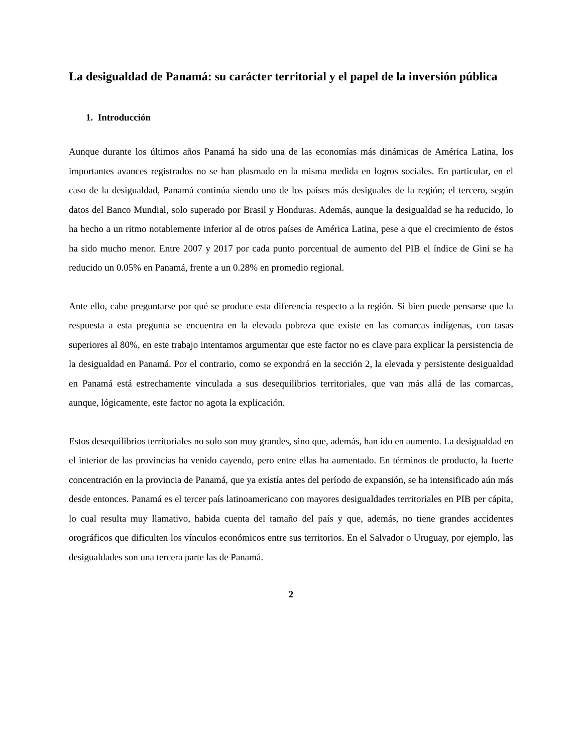La desigualdad de Panamá: su carácter territorial y el papel de la inversión pública
1. Introducción
Aunque durante los últimos años Panamá ha sido una de las economías más dinámicas de América Latina, los importantes avances registrados no se han plasmado en la misma medida en logros sociales. En particular, en el caso de la desigualdad, Panamá continúa siendo uno de los países más desiguales de la región; el tercero, según datos del Banco Mundial, solo superado por Brasil y Honduras. Además, aunque la desigualdad se ha reducido, lo ha hecho a un ritmo notablemente inferior al de otros países de América Latina, pese a que el crecimiento de éstos ha sido mucho menor. Entre 2007 y 2017 por cada punto porcentual de aumento del PIB el índice de Gini se ha reducido un 0.05% en Panamá, frente a un 0.28% en promedio regional.
Ante ello, cabe preguntarse por qué se produce esta diferencia respecto a la región. Si bien puede pensarse que la respuesta a esta pregunta se encuentra en la elevada pobreza que existe en las comarcas indígenas, con tasas superiores al 80%, en este trabajo intentamos argumentar que este factor no es clave para explicar la persistencia de la desigualdad en Panamá. Por el contrario, como se expondrá en la sección 2, la elevada y persistente desigualdad en Panamá está estrechamente vinculada a sus desequilibrios territoriales, que van más allá de las comarcas, aunque, lógicamente, este factor no agota la explicación.
Estos desequilibrios territoriales no solo son muy grandes, sino que, además, han ido en aumento. La desigualdad en el interior de las provincias ha venido cayendo, pero entre ellas ha aumentado. En términos de producto, la fuerte concentración en la provincia de Panamá, que ya existía antes del período de expansión, se ha intensificado aún más desde entonces. Panamá es el tercer país latinoamericano con mayores desigualdades territoriales en PIB per cápita, lo cual resulta muy llamativo, habida cuenta del tamaño del país y que, además, no tiene grandes accidentes orográficos que dificulten los vínculos económicos entre sus territorios. En el Salvador o Uruguay, por ejemplo, las desigualdades son una tercera parte las de Panamá.
2